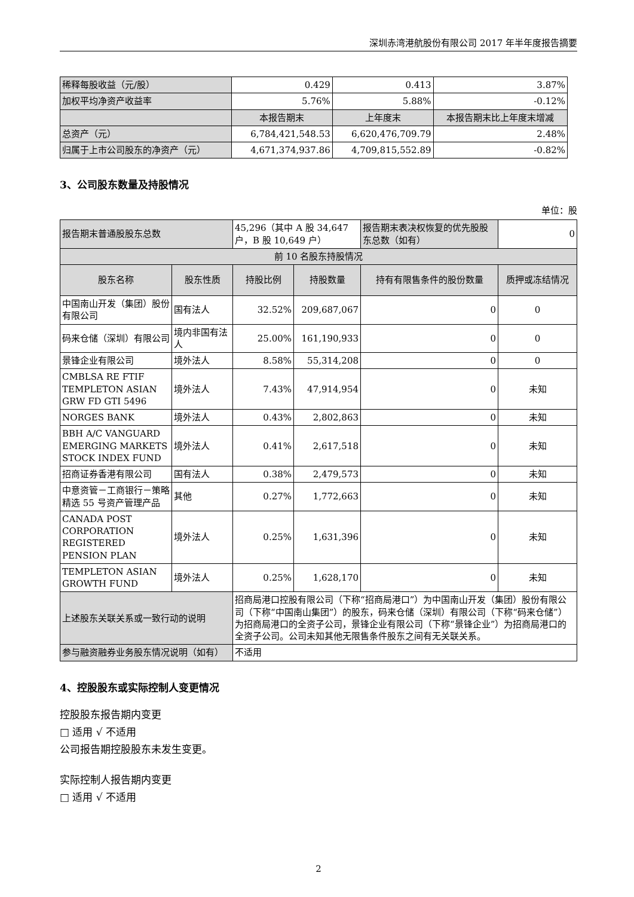深圳赤湾港航股份有限公司 2017 年半年度报告摘要
| 稀释每股收益（元/股） | 0.429 | 0.413 | 3.87% |
| 加权平均净资产收益率 | 5.76% | 5.88% | -0.12% |
| | 本报告期末 | 上年度末 | 本报告期末比上年度末增减 |
| 总资产（元） | 6,784,421,548.53 | 6,620,476,709.79 | 2.48% |
| 归属于上市公司股东的净资产（元） | 4,671,374,937.86 | 4,709,815,552.89 | -0.82% |
3、公司股东数量及持股情况
单位：股
| 报告期末普通股股东总数 | | 45,296（其中 A 股 34,647 户，B 股 10,649 户） | | 报告期末表决权恢复的优先股股东总数（如有） | 0 |
| 前 10 名股东持股情况 | | | | | |
| 股东名称 | 股东性质 | 持股比例 | 持股数量 | 持有有限售条件的股份数量 | 质押或冻结情况 |
| 中国南山开发（集团）股份有限公司 | 国有法人 | 32.52% | 209,687,067 | 0 | 0 |
| 码来仓储（深圳）有限公司 | 境内非国有法人 | 25.00% | 161,190,933 | 0 | 0 |
| 景锋企业有限公司 | 境外法人 | 8.58% | 55,314,208 | 0 | 0 |
| CMBLSA RE FTIF TEMPLETON ASIAN GRW FD GTI 5496 | 境外法人 | 7.43% | 47,914,954 | 0 | 未知 |
| NORGES BANK | 境外法人 | 0.43% | 2,802,863 | 0 | 未知 |
| BBH A/C VANGUARD EMERGING MARKETS STOCK INDEX FUND | 境外法人 | 0.41% | 2,617,518 | 0 | 未知 |
| 招商证券香港有限公司 | 国有法人 | 0.38% | 2,479,573 | 0 | 未知 |
| 中意资管－工商银行－策略精选 55 号资产管理产品 | 其他 | 0.27% | 1,772,663 | 0 | 未知 |
| CANADA POST CORPORATION REGISTERED PENSION PLAN | 境外法人 | 0.25% | 1,631,396 | 0 | 未知 |
| TEMPLETON ASIAN GROWTH FUND | 境外法人 | 0.25% | 1,628,170 | 0 | 未知 |
| 上述股东关联关系或一致行动的说明 | | 招商局港口控股有限公司（下称“招商局港口”）为中国南山开发（集团）股份有限公司（下称“中国南山集团”）的股东，码来仓储（深圳）有限公司（下称“码来仓储”）为招商局港口的全资子公司，景锋企业有限公司（下称“景锋企业”）为招商局港口的全资子公司。公司未知其他无限售条件股东之间有无关联关系。 | | | |
| 参与融资融券业务股东情况说明（如有） | | 不适用 | | | |
4、控股股东或实际控制人变更情况
控股股东报告期内变更
□ 适用 √ 不适用
公司报告期控股股东未发生变更。
实际控制人报告期内变更
□ 适用 √ 不适用
2